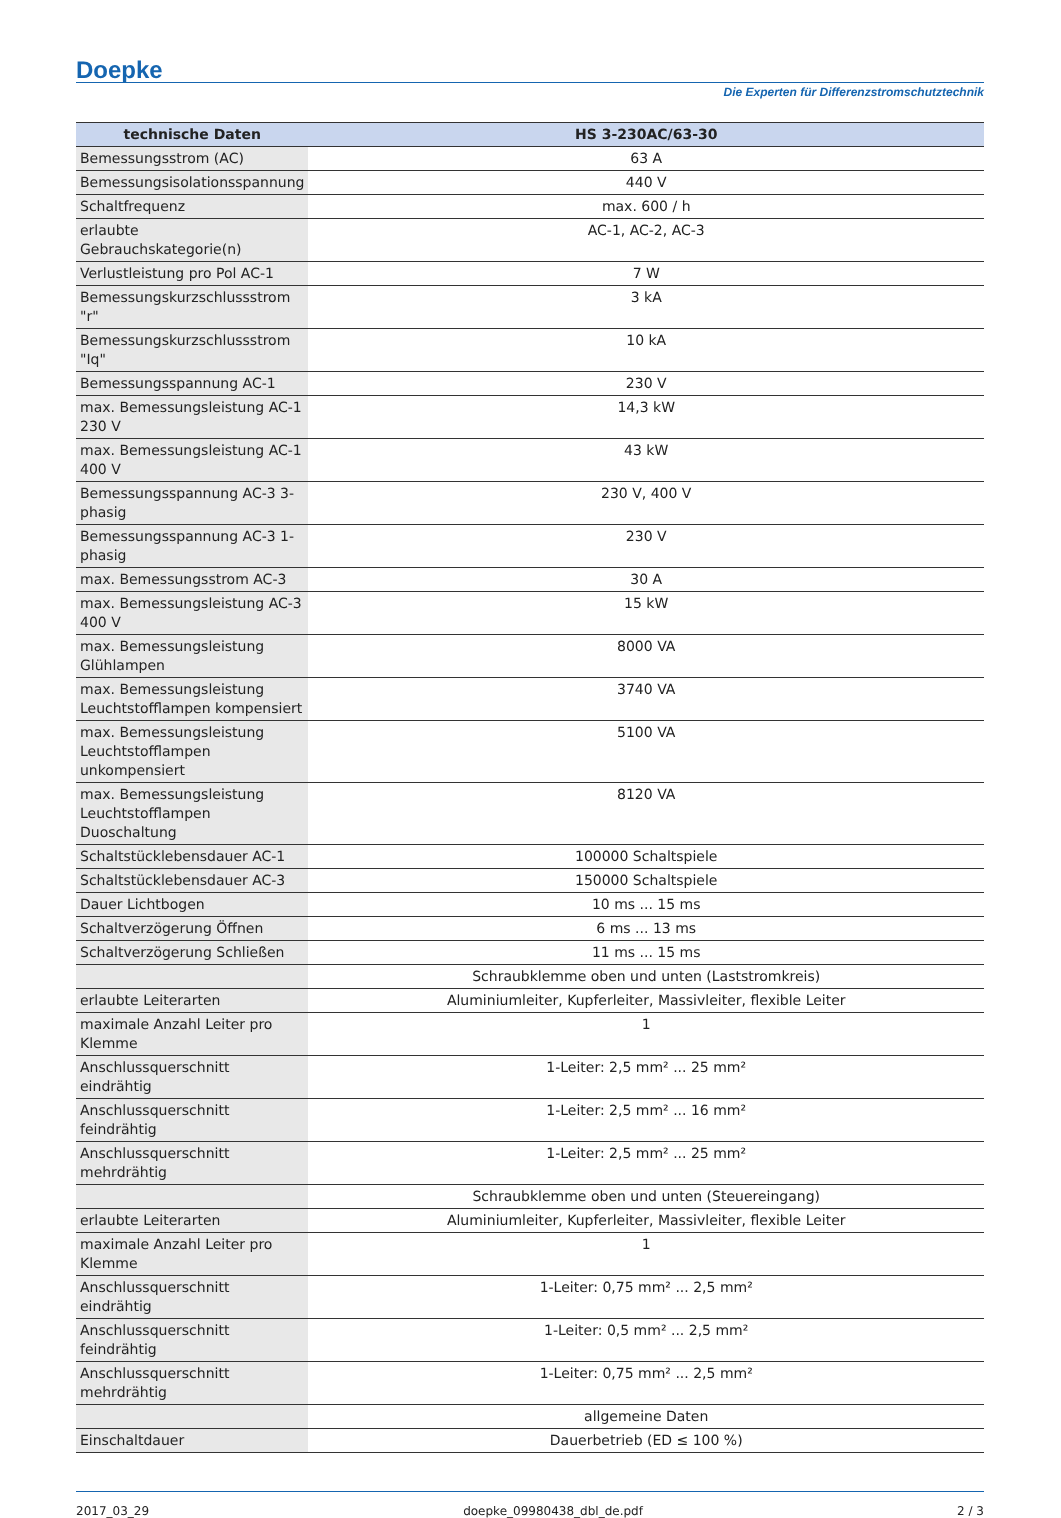Doepke
Die Experten für Differenzstromschutztechnik
| technische Daten | HS 3-230AC/63-30 |
| --- | --- |
| Bemessungsstrom (AC) | 63 A |
| Bemessungsisolationsspannung | 440 V |
| Schaltfrequenz | max. 600 / h |
| erlaubte Gebrauchskategorie(n) | AC-1, AC-2, AC-3 |
| Verlustleistung pro Pol AC-1 | 7 W |
| Bemessungskurzschlussstrom "r" | 3 kA |
| Bemessungskurzschlussstrom "Iq" | 10 kA |
| Bemessungsspannung AC-1 | 230 V |
| max. Bemessungsleistung AC-1 230 V | 14,3 kW |
| max. Bemessungsleistung AC-1 400 V | 43 kW |
| Bemessungsspannung AC-3 3-phasig | 230 V, 400 V |
| Bemessungsspannung AC-3 1-phasig | 230 V |
| max. Bemessungsstrom AC-3 | 30 A |
| max. Bemessungsleistung AC-3 400 V | 15 kW |
| max. Bemessungsleistung Glühlampen | 8000 VA |
| max. Bemessungsleistung Leuchtstofflampen kompensiert | 3740 VA |
| max. Bemessungsleistung Leuchtstofflampen unkompensiert | 5100 VA |
| max. Bemessungsleistung Leuchtstofflampen Duoschaltung | 8120 VA |
| Schaltstücklebensdauer AC-1 | 100000 Schaltspiele |
| Schaltstücklebensdauer AC-3 | 150000 Schaltspiele |
| Dauer Lichtbogen | 10 ms ... 15 ms |
| Schaltverzögerung Öffnen | 6 ms ... 13 ms |
| Schaltverzögerung Schließen | 11 ms ... 15 ms |
| | Schraubklemme oben und unten (Laststromkreis) |
| erlaubte Leiterarten | Aluminiumleiter, Kupferleiter, Massivleiter, flexible Leiter |
| maximale Anzahl Leiter pro Klemme | 1 |
| Anschlussquerschnitt eindrähtig | 1-Leiter: 2,5 mm² ... 25 mm² |
| Anschlussquerschnitt feindrähtig | 1-Leiter: 2,5 mm² ... 16 mm² |
| Anschlussquerschnitt mehrdrähtig | 1-Leiter: 2,5 mm² ... 25 mm² |
| | Schraubklemme oben und unten (Steuereingang) |
| erlaubte Leiterarten | Aluminiumleiter, Kupferleiter, Massivleiter, flexible Leiter |
| maximale Anzahl Leiter pro Klemme | 1 |
| Anschlussquerschnitt eindrähtig | 1-Leiter: 0,75 mm² ... 2,5 mm² |
| Anschlussquerschnitt feindrähtig | 1-Leiter: 0,5 mm² ... 2,5 mm² |
| Anschlussquerschnitt mehrdrähtig | 1-Leiter: 0,75 mm² ... 2,5 mm² |
| | allgemeine Daten |
| Einschaltdauer | Dauerbetrieb (ED ≤ 100 %) |
2017_03_29 doepke_09980438_dbl_de.pdf 2 / 3